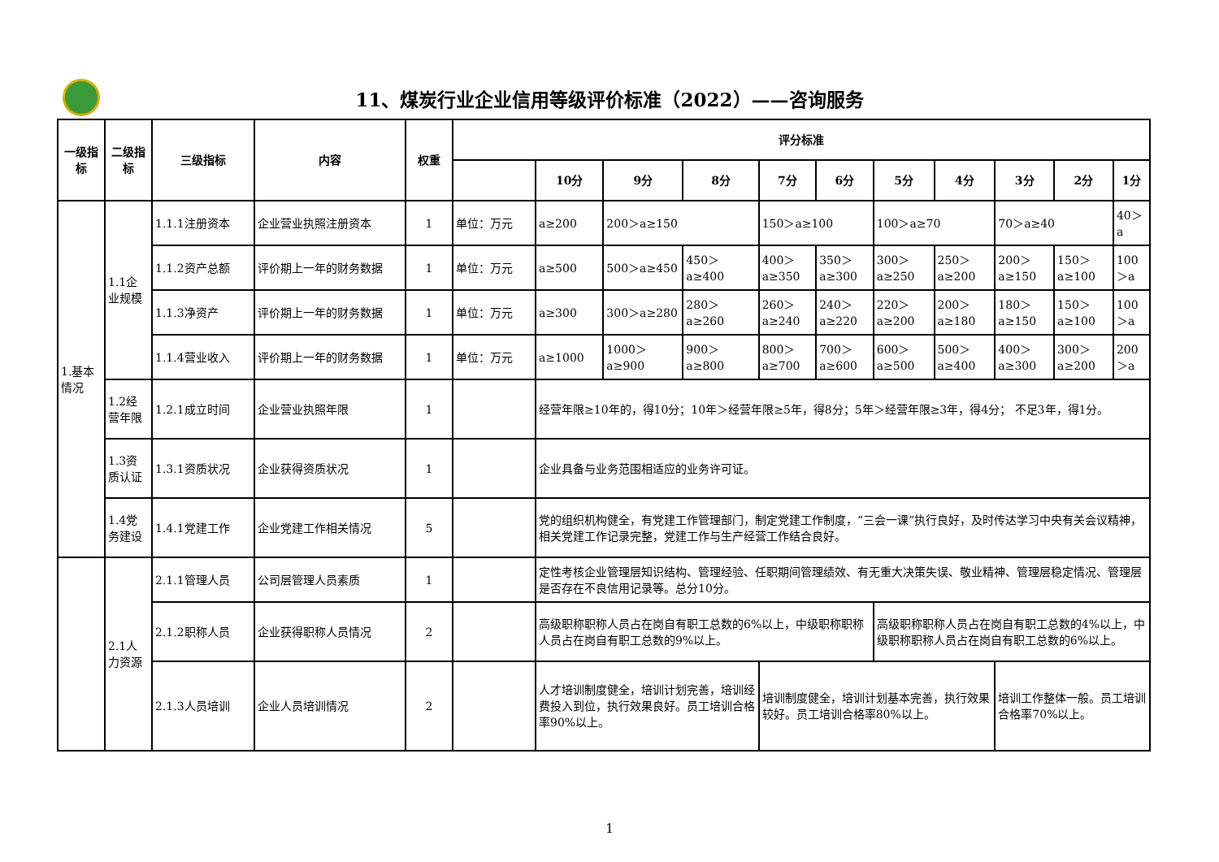11、煤炭行业企业信用等级评价标准（2022）——咨询服务
| 一级指标 | 二级指标 | 三级指标 | 内容 | 权重 | 评分标准 | | | | | | | | | | |
| --- | --- | --- | --- | --- | --- | --- | --- | --- | --- | --- | --- | --- | --- | --- | --- |
| | | | | | | 10分 | 9分 | 8分 | 7分 | 6分 | 5分 | 4分 | 3分 | 2分 | 1分 |
| 1.基本情况 | 1.1企业规模 | 1.1.1注册资本 | 企业营业执照注册资本 | 1 | 单位：万元 | a≥200 | 200＞a≥150 | | 150＞a≥100 | | 100＞a≥70 | | 70＞a≥40 | | 40＞a |
| | | 1.1.2资产总额 | 评价期上一年的财务数据 | 1 | 单位：万元 | a≥500 | 500＞a≥450 | 450＞a≥400 | 400＞a≥350 | 350＞a≥300 | 300＞a≥250 | 250＞a≥200 | 200＞a≥150 | 150＞a≥100 | 100＞a |
| | | 1.1.3净资产 | 评价期上一年的财务数据 | 1 | 单位：万元 | a≥300 | 300＞a≥280 | 280＞a≥260 | 260＞a≥240 | 240＞a≥220 | 220＞a≥200 | 200＞a≥180 | 180＞a≥150 | 150＞a≥100 | 100＞a |
| | | 1.1.4营业收入 | 评价期上一年的财务数据 | 1 | 单位：万元 | a≥1000 | 1000＞a≥900 | 900＞a≥800 | 800＞a≥700 | 700＞a≥600 | 600＞a≥500 | 500＞a≥400 | 400＞a≥300 | 300＞a≥200 | 200＞a |
| | 1.2经营年限 | 1.2.1成立时间 | 企业营业执照年限 | 1 | | 经营年限≥10年的，得10分；10年＞经营年限≥5年，得8分；5年＞经营年限≥3年，得4分； 不足3年，得1分。 | | | | | | | | | |
| | 1.3资质认证 | 1.3.1资质状况 | 企业获得资质状况 | 1 | | 企业具备与业务范围相适应的业务许可证。 | | | | | | | | | |
| | 1.4党务建设 | 1.4.1党建工作 | 企业党建工作相关情况 | 5 | | 党的组织机构健全，有党建工作管理部门，制定党建工作制度，“三会一课”执行良好，及时传达学习中央有关会议精神，相关党建工作记录完整，党建工作与生产经营工作结合良好。 | | | | | | | | | |
| | 2.1人力资源 | 2.1.1管理人员 | 公司层管理人员素质 | 1 | | 定性考核企业管理层知识结构、管理经验、任职期间管理绩效、有无重大决策失误、敬业精神、管理层稳定情况、管理层是否存在不良信用记录等。总分10分。 | | | | | | | | | |
| | | 2.1.2职称人员 | 企业获得职称人员情况 | 2 | | 高级职称职称人员占在岗自有职工总数的6%以上，中级职称职称人员占在岗自有职工总数的9%以上。 | | | | | 高级职称职称人员占在岗自有职工总数的4%以上，中级职称职称人员占在岗自有职工总数的6%以上。 | | | | |
| | | 2.1.3人员培训 | 企业人员培训情况 | 2 | | 人才培训制度健全，培训计划完善，培训经费投入到位，执行效果良好。员工培训合格率90%以上。 | | | 培训制度健全，培训计划基本完善，执行效果较好。员工培训合格率80%以上。 | | | | 培训工作整体一般。员工培训合格率70%以上。 | | |
1